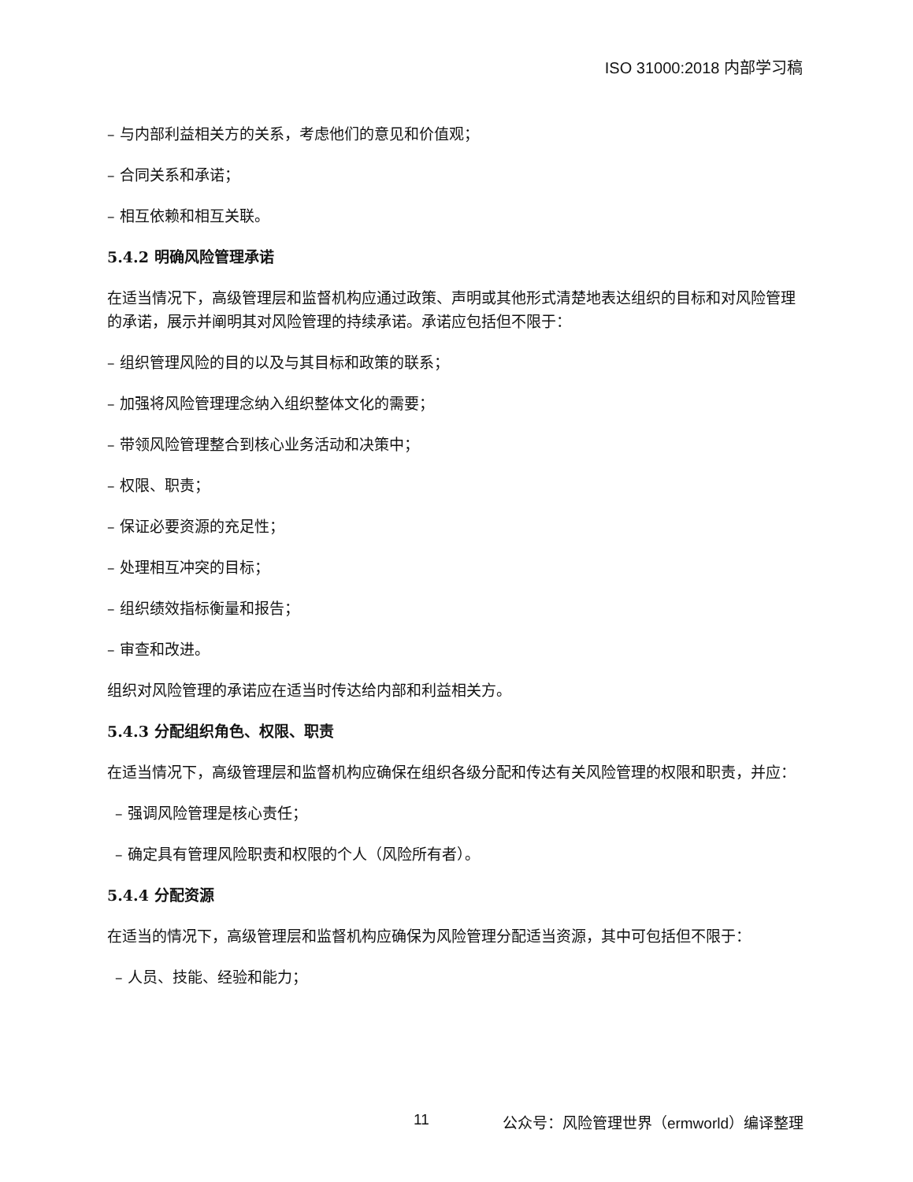ISO 31000:2018 内部学习稿
– 与内部利益相关方的关系，考虑他们的意见和价值观；
– 合同关系和承诺；
– 相互依赖和相互关联。
5.4.2 明确风险管理承诺
在适当情况下，高级管理层和监督机构应通过政策、声明或其他形式清楚地表达组织的目标和对风险管理的承诺，展示并阐明其对风险管理的持续承诺。承诺应包括但不限于：
– 组织管理风险的目的以及与其目标和政策的联系；
– 加强将风险管理理念纳入组织整体文化的需要；
– 带领风险管理整合到核心业务活动和决策中；
– 权限、职责；
– 保证必要资源的充足性；
– 处理相互冲突的目标；
– 组织绩效指标衡量和报告；
– 审查和改进。
组织对风险管理的承诺应在适当时传达给内部和利益相关方。
5.4.3 分配组织角色、权限、职责
在适当情况下，高级管理层和监督机构应确保在组织各级分配和传达有关风险管理的权限和职责，并应：
– 强调风险管理是核心责任；
– 确定具有管理风险职责和权限的个人（风险所有者）。
5.4.4 分配资源
在适当的情况下，高级管理层和监督机构应确保为风险管理分配适当资源，其中可包括但不限于：
– 人员、技能、经验和能力；
11 公众号：风险管理世界（ermworld）编译整理